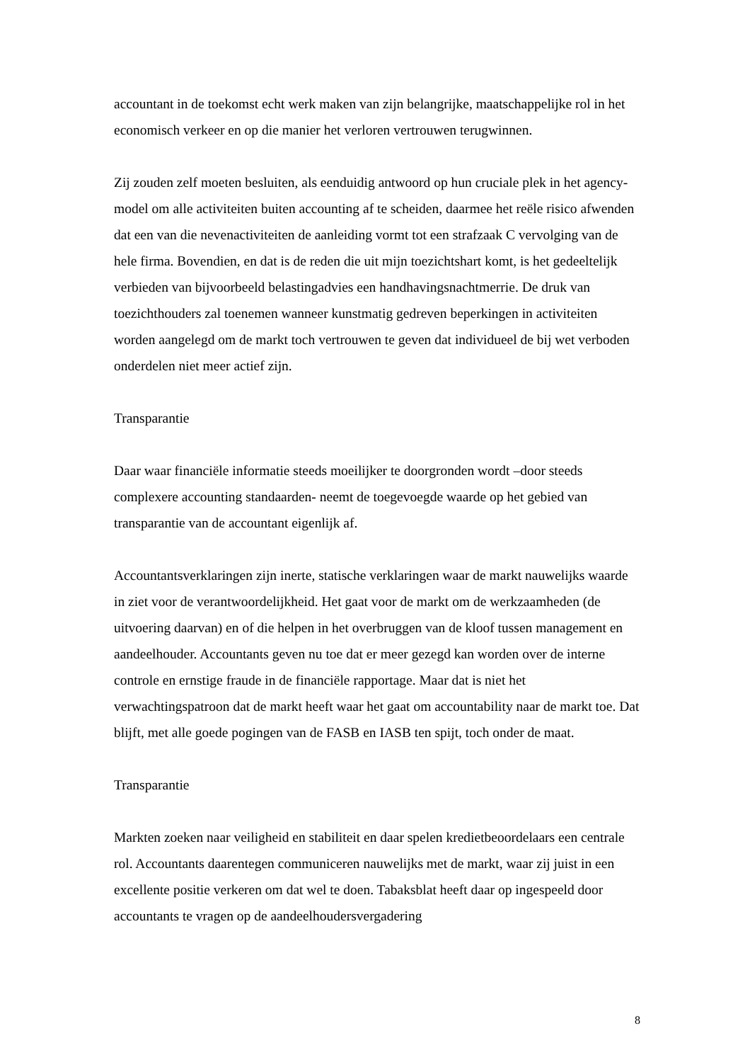accountant in de toekomst echt werk maken van zijn belangrijke, maatschappelijke rol in het economisch verkeer en op die manier het verloren vertrouwen terugwinnen.
Zij zouden zelf moeten besluiten, als eenduidig antwoord op hun cruciale plek in het agency-model om alle activiteiten buiten accounting af te scheiden, daarmee het reële risico afwenden dat een van die nevenactiviteiten de aanleiding vormt tot een strafzaak C vervolging van de hele firma. Bovendien, en dat is de reden die uit mijn toezichtshart komt, is het gedeeltelijk verbieden van bijvoorbeeld belastingadvies een handhavingsnachtmerrie. De druk van toezichthouders zal toenemen wanneer kunstmatig gedreven beperkingen in activiteiten worden aangelegd om de markt toch vertrouwen te geven dat individueel de bij wet verboden onderdelen niet meer actief zijn.
Transparantie
Daar waar financiële informatie steeds moeilijker te doorgronden wordt –door steeds complexere accounting standaarden- neemt de toegevoegde waarde op het gebied van transparantie van de accountant eigenlijk af.
Accountantsverklaringen zijn inerte, statische verklaringen waar de markt nauwelijks waarde in ziet voor de verantwoordelijkheid. Het gaat voor de markt om de werkzaamheden (de uitvoering daarvan) en of die helpen in het overbruggen van de kloof tussen management en aandeelhouder. Accountants geven nu toe dat er meer gezegd kan worden over de interne controle en ernstige fraude in de financiële rapportage. Maar dat is niet het verwachtingspatroon dat de markt heeft waar het gaat om accountability naar de markt toe. Dat blijft, met alle goede pogingen van de FASB en IASB ten spijt, toch onder de maat.
Transparantie
Markten zoeken naar veiligheid en stabiliteit en daar spelen kredietbeoordelaars een centrale rol. Accountants daarentegen communiceren nauwelijks met de markt, waar zij juist in een excellente positie verkeren om dat wel te doen. Tabaksblat heeft daar op ingespeeld door accountants te vragen op de aandeelhoudersvergadering
8